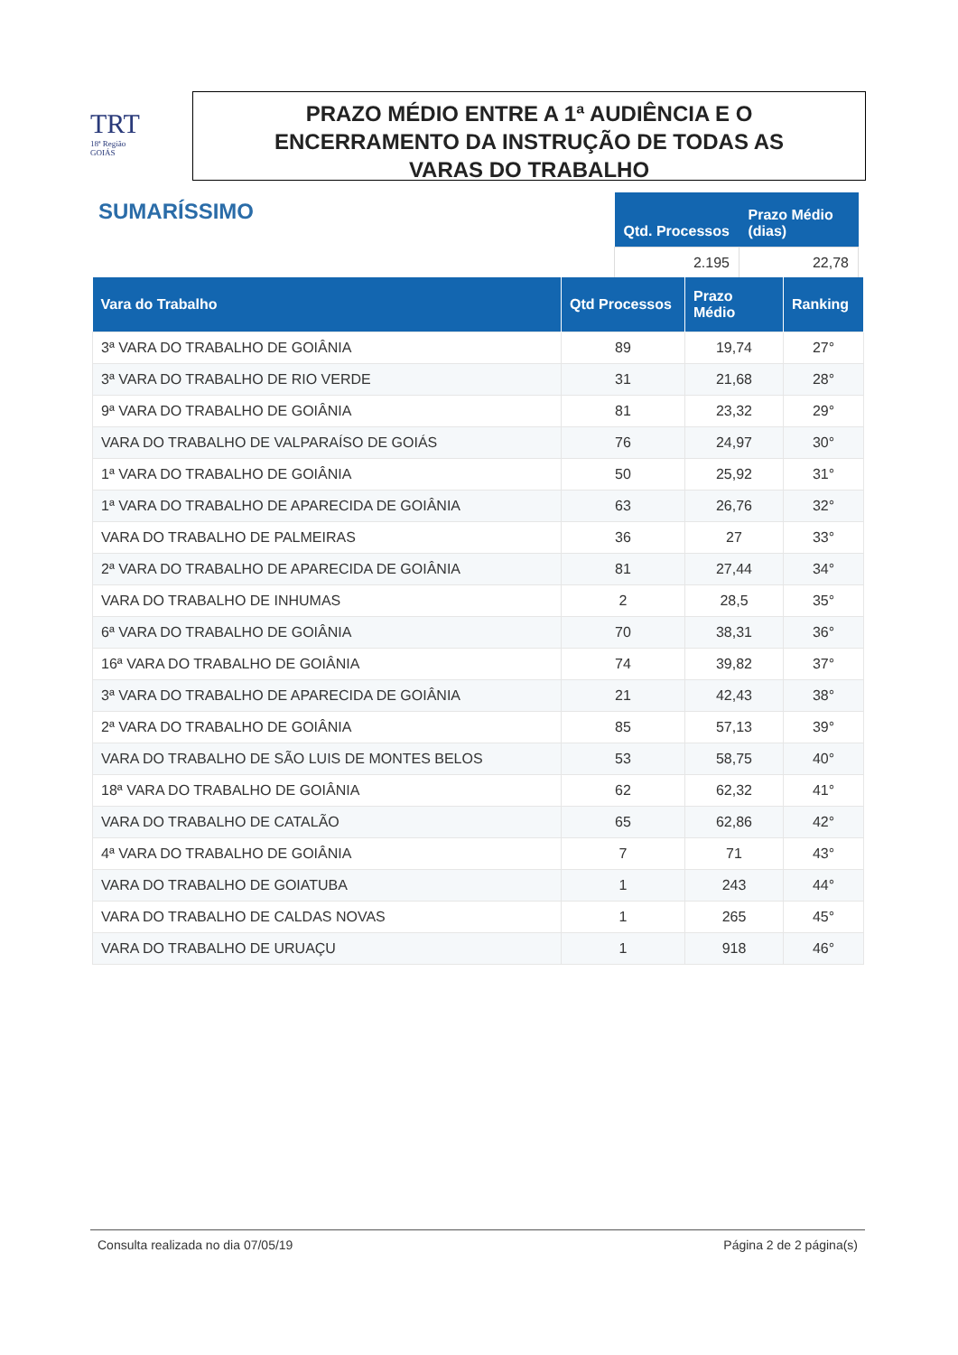TRT
18ª Região
GOIÁS
PRAZO MÉDIO ENTRE A 1ª AUDIÊNCIA E O
ENCERRAMENTO DA INSTRUÇÃO DE TODAS AS
VARAS DO TRABALHO
SUMARÍSSIMO
| Qtd. Processos | Prazo Médio (dias) |
| --- | --- |
| 2.195 | 22,78 |
| Vara do Trabalho | Qtd Processos | Prazo Médio | Ranking |
| --- | --- | --- | --- |
| 3ª VARA DO TRABALHO DE GOIÂNIA | 89 | 19,74 | 27° |
| 3ª VARA DO TRABALHO DE RIO VERDE | 31 | 21,68 | 28° |
| 9ª VARA DO TRABALHO DE GOIÂNIA | 81 | 23,32 | 29° |
| VARA DO TRABALHO DE VALPARAÍSO DE GOIÁS | 76 | 24,97 | 30° |
| 1ª VARA DO TRABALHO DE GOIÂNIA | 50 | 25,92 | 31° |
| 1ª VARA DO TRABALHO DE APARECIDA DE GOIÂNIA | 63 | 26,76 | 32° |
| VARA DO TRABALHO DE PALMEIRAS | 36 | 27 | 33° |
| 2ª VARA DO TRABALHO DE APARECIDA DE GOIÂNIA | 81 | 27,44 | 34° |
| VARA DO TRABALHO DE INHUMAS | 2 | 28,5 | 35° |
| 6ª VARA DO TRABALHO DE GOIÂNIA | 70 | 38,31 | 36° |
| 16ª VARA DO TRABALHO DE GOIÂNIA | 74 | 39,82 | 37° |
| 3ª VARA DO TRABALHO DE APARECIDA DE GOIÂNIA | 21 | 42,43 | 38° |
| 2ª VARA DO TRABALHO DE GOIÂNIA | 85 | 57,13 | 39° |
| VARA DO TRABALHO DE SÃO LUIS DE MONTES BELOS | 53 | 58,75 | 40° |
| 18ª VARA DO TRABALHO DE GOIÂNIA | 62 | 62,32 | 41° |
| VARA DO TRABALHO DE CATALÃO | 65 | 62,86 | 42° |
| 4ª VARA DO TRABALHO DE GOIÂNIA | 7 | 71 | 43° |
| VARA DO TRABALHO DE GOIATUBA | 1 | 243 | 44° |
| VARA DO TRABALHO DE CALDAS NOVAS | 1 | 265 | 45° |
| VARA DO TRABALHO DE URUAÇU | 1 | 918 | 46° |
Consulta realizada no dia 07/05/19 Página 2 de 2 página(s)